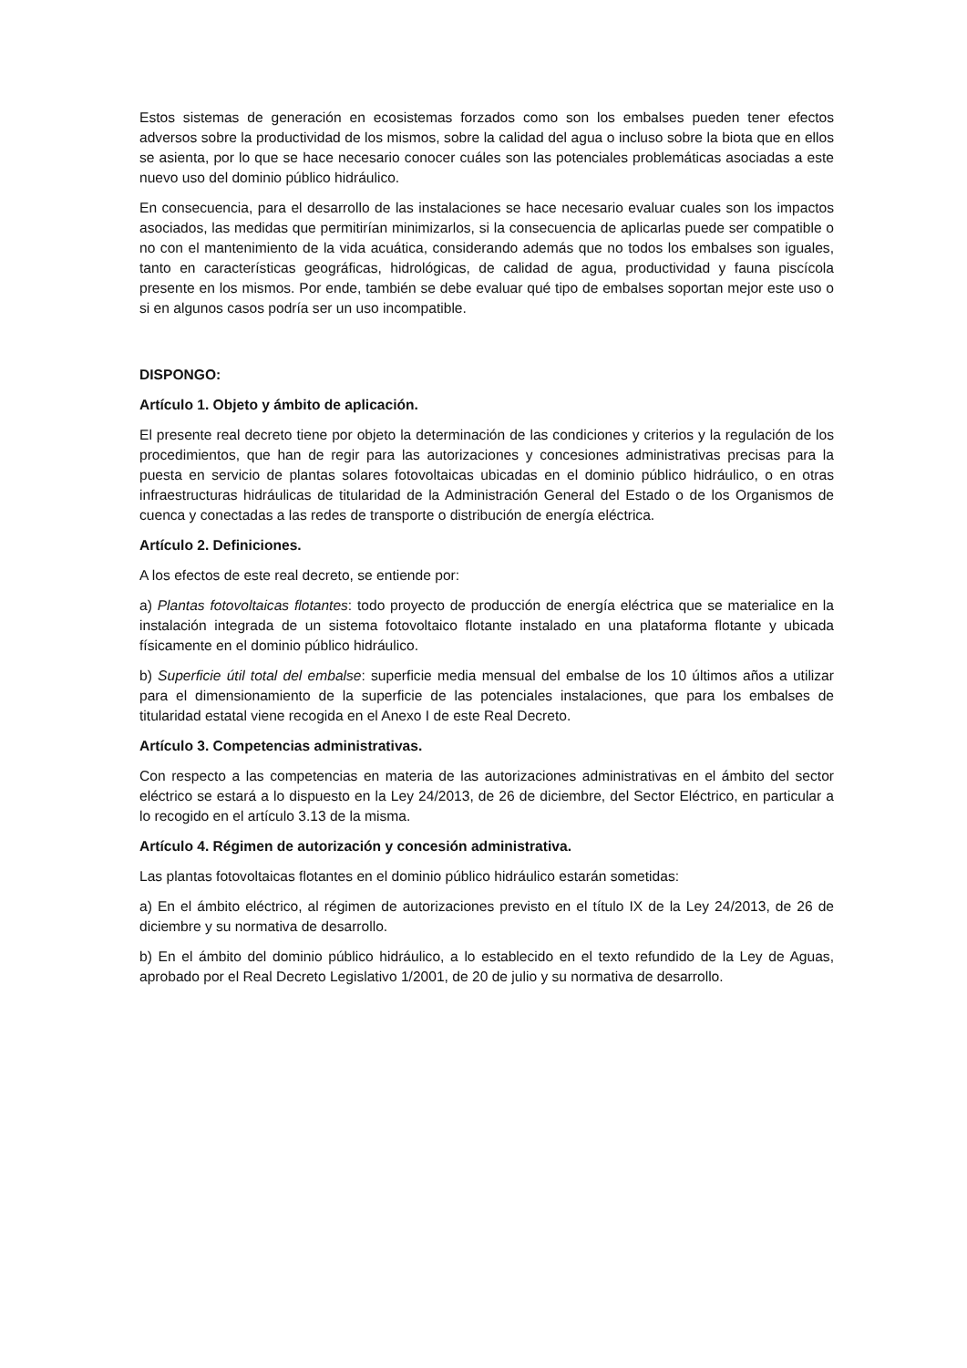Estos sistemas de generación en ecosistemas forzados como son los embalses pueden tener efectos adversos sobre la productividad de los mismos, sobre la calidad del agua o incluso sobre la biota que en ellos se asienta, por lo que se hace necesario conocer cuáles son las potenciales problemáticas asociadas a este nuevo uso del dominio público hidráulico.
En consecuencia, para el desarrollo de las instalaciones se hace necesario evaluar cuales son los impactos asociados, las medidas que permitirían minimizarlos, si la consecuencia de aplicarlas puede ser compatible o no con el mantenimiento de la vida acuática, considerando además que no todos los embalses son iguales, tanto en características geográficas, hidrológicas, de calidad de agua, productividad y fauna piscícola presente en los mismos. Por ende, también se debe evaluar qué tipo de embalses soportan mejor este uso o si en algunos casos podría ser un uso incompatible.
DISPONGO:
Artículo 1. Objeto y ámbito de aplicación.
El presente real decreto tiene por objeto la determinación de las condiciones y criterios y la regulación de los procedimientos, que han de regir para las autorizaciones y concesiones administrativas precisas para la puesta en servicio de plantas solares fotovoltaicas ubicadas en el dominio público hidráulico, o en otras infraestructuras hidráulicas de titularidad de la Administración General del Estado o de los Organismos de cuenca y conectadas a las redes de transporte o distribución de energía eléctrica.
Artículo 2. Definiciones.
A los efectos de este real decreto, se entiende por:
a) Plantas fotovoltaicas flotantes: todo proyecto de producción de energía eléctrica que se materialice en la instalación integrada de un sistema fotovoltaico flotante instalado en una plataforma flotante y ubicada físicamente en el dominio público hidráulico.
b) Superficie útil total del embalse: superficie media mensual del embalse de los 10 últimos años a utilizar para el dimensionamiento de la superficie de las potenciales instalaciones, que para los embalses de titularidad estatal viene recogida en el Anexo I de este Real Decreto.
Artículo 3. Competencias administrativas.
Con respecto a las competencias en materia de las autorizaciones administrativas en el ámbito del sector eléctrico se estará a lo dispuesto en la Ley 24/2013, de 26 de diciembre, del Sector Eléctrico, en particular a lo recogido en el artículo 3.13 de la misma.
Artículo 4. Régimen de autorización y concesión administrativa.
Las plantas fotovoltaicas flotantes en el dominio público hidráulico estarán sometidas:
a) En el ámbito eléctrico, al régimen de autorizaciones previsto en el título IX de la Ley 24/2013, de 26 de diciembre y su normativa de desarrollo.
b) En el ámbito del dominio público hidráulico, a lo establecido en el texto refundido de la Ley de Aguas, aprobado por el Real Decreto Legislativo 1/2001, de 20 de julio y su normativa de desarrollo.